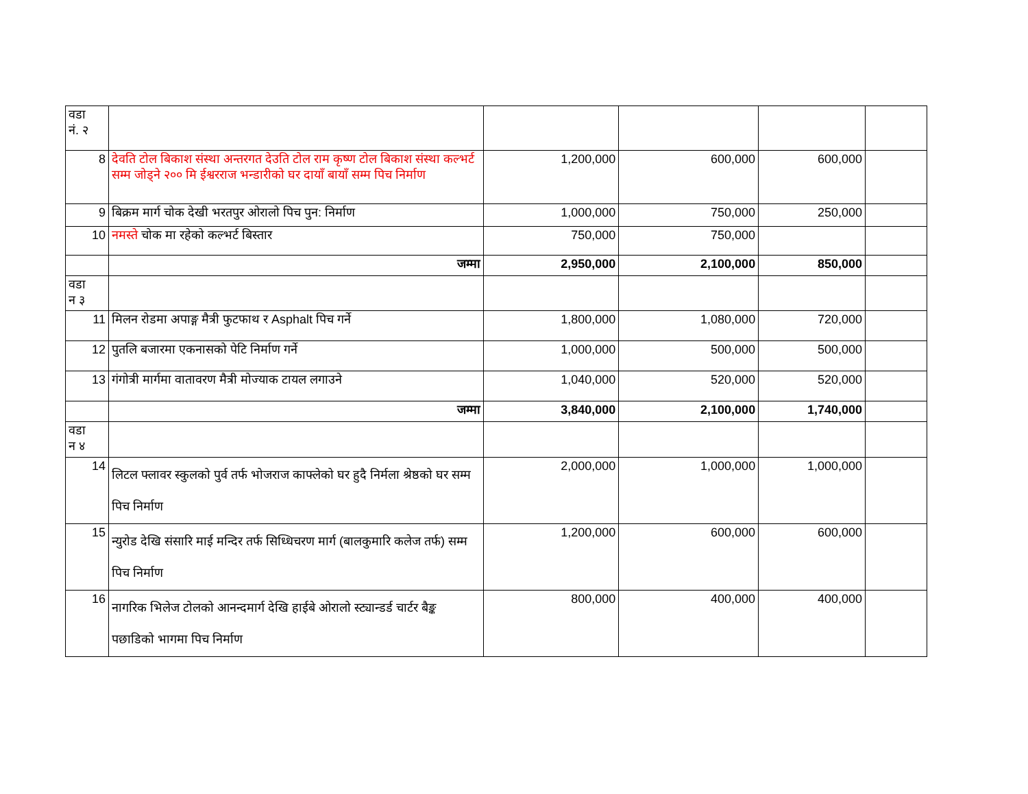| वडा नं. २ | | | | | |
| 8 | देवति टोल बिकाश संस्था अन्तरगत देउति टोल राम कृष्ण टोल बिकाश संस्था कल्भर्ट सम्म जोड्ने २०० मि ईश्वरराज भन्डारीको घर दायाँ बायाँ सम्म पिच निर्माण | 1,200,000 | 600,000 | 600,000 | |
| 9 | बिक्रम मार्ग चोक देखी भरतपुर ओरालो पिच पुन: निर्माण | 1,000,000 | 750,000 | 250,000 | |
| 10 | नमस्ते चोक मा रहेको कल्भर्ट बिस्तार | 750,000 | 750,000 | | |
| | जम्मा | 2,950,000 | 2,100,000 | 850,000 | |
| वडा न ३ | | | | | |
| 11 | मिलन रोडमा अपाङ्ग मैत्री फुटफाथ र Asphalt पिच गर्ने | 1,800,000 | 1,080,000 | 720,000 | |
| 12 | पुतलि बजारमा एकनासको पेटि निर्माण गर्ने | 1,000,000 | 500,000 | 500,000 | |
| 13 | गंगोत्री मार्गमा वातावरण मैत्री मोज्याक टायल लगाउने | 1,040,000 | 520,000 | 520,000 | |
| | जम्मा | 3,840,000 | 2,100,000 | 1,740,000 | |
| वडा न ४ | | | | | |
| 14 | लिटल फ्लावर स्कुलको पुर्व तर्फ भोजराज काफ्लेको घर हुदै निर्मला श्रेष्ठको घर सम्म पिच निर्माण | 2,000,000 | 1,000,000 | 1,000,000 | |
| 15 | न्युरोड देखि संसारि माई मन्दिर तर्फ सिध्धिचरण मार्ग (बालकुमारि कलेज तर्फ) सम्म पिच निर्माण | 1,200,000 | 600,000 | 600,000 | |
| 16 | नागरिक भिलेज टोलको आनन्दमार्ग देखि हाईबे ओरालो स्ट्यान्डर्ड चार्टर बैङ्क पछाडिको भागमा पिच निर्माण | 800,000 | 400,000 | 400,000 | |